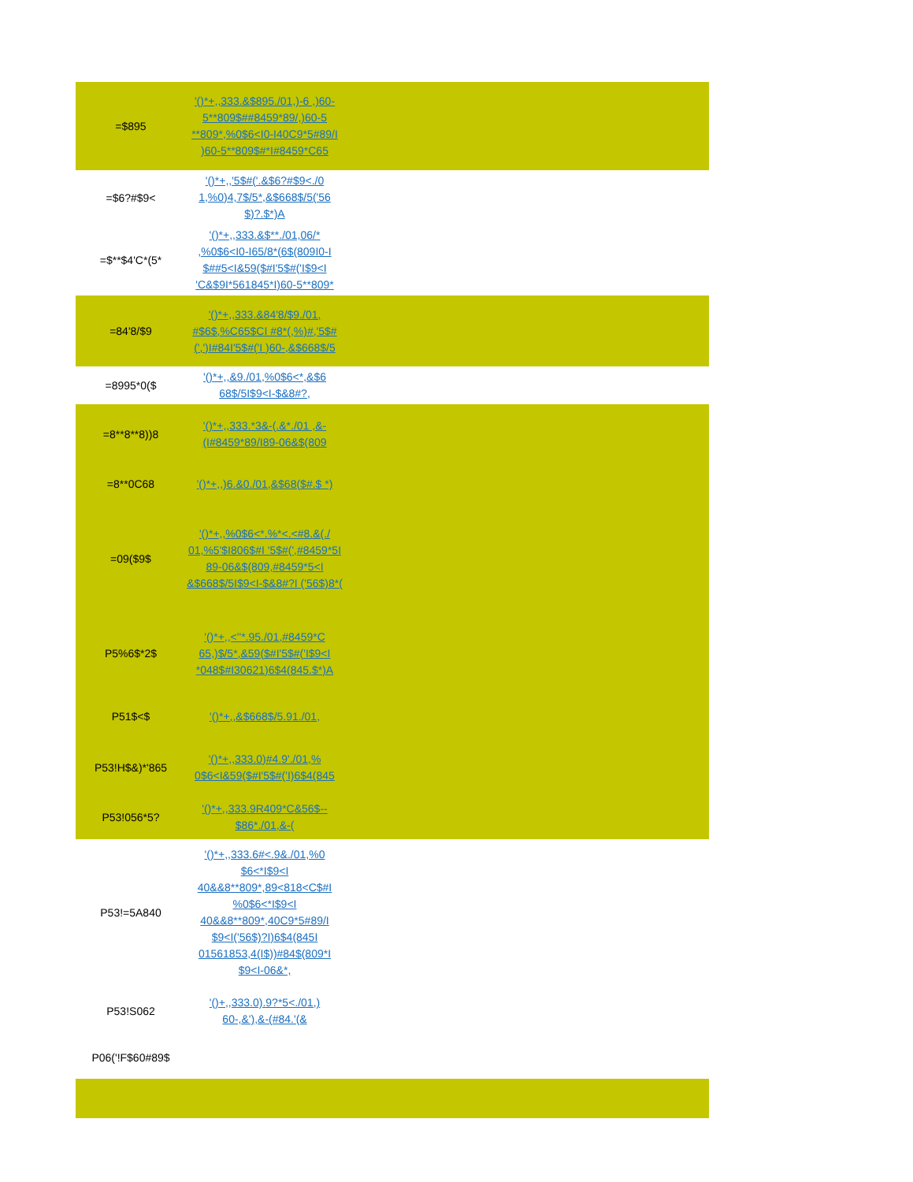| =$895 | '()*+,,333.&$895./01,)-6 ,)60-5**809$##8459*89/,)60-5 **809*,%0$6<I0-I40C9*5#89/I )60-5**809$#*I#8459*C65 | |
| =$6?#$9< | '()*+,,'5$#('.&$6?#$9<./0 1,%0)4,7$/5*,&$668$/5('56 $)?.$*)A | |
| =$**$4'C*(5* | '()*+,,333.&$**./01,06/* ,%0$6<I0-I65/8*(6$(809I0-I $##5<I&59($#I'5$#('I$9<I 'C&$9I*561845*I)60-5**809* | |
| =84'8/$9 | '()*+,,333.&84'8/$9./01, #$6$,%C65$CI #8*(,%)#,'5$#(',')I#84I'5$#('I )60-,&$668$/5 | |
| =8995*0($ | '()*+,,&9./01,%0$6<*,&$6 68$/5I$9<I-$&8#?, | |
| =8**8**8))8 | '()*+,,333.*3&-(.&*./01 ,&-(I#8459*89/I89-06&$(809 | |
| =8**0C68 | '()*+,,)6.&0./01,&$68($#.$ *) | |
| =09($9$ | '()*+,,%0$6<*.%*<.<#8.&(./ 01,%5'$I806$#I '5$#(',#8459*5I 89-06&$(809,#8459*5<I &$668$/5I$9<I-$&8#?I ('56$)8*( | |
| P5%6$*2$ | '()*+,,<''*.95./01,#8459*C 65,)$/5*,&59($#I'5$#('I$9<I *048$#I30621)6$4(845.$*)A | |
| P51$<$ | '()*+,,&$668$/5.91./01, | |
| P53!H$&)*'865 | '()*+,,333.0)#4.9'./01,% 0$6<I&59($#I'5$#('I)6$4(845 | |
| P53!056*5? | '()*+,,333.9R409*C&56$-- $86*./01,&-( | |
| P53!=5A840 | '()*+,,333.6#<.9&./01,%0 $6<*I$9<I 40&&8**809*,89<818<C$#I %0$6<*I$9<I 40&&8**809*,40C9*5#89/I $9<I('56$)?I)6$4(845I 01561853,4(I$))#84$(809*I $9<I-06&*, | |
| P53!S062 | '()+,,333.0).9?*5<./01,) 60-,&'),&-(#84.'(& | |
| P06('!F$60#89$ | | |